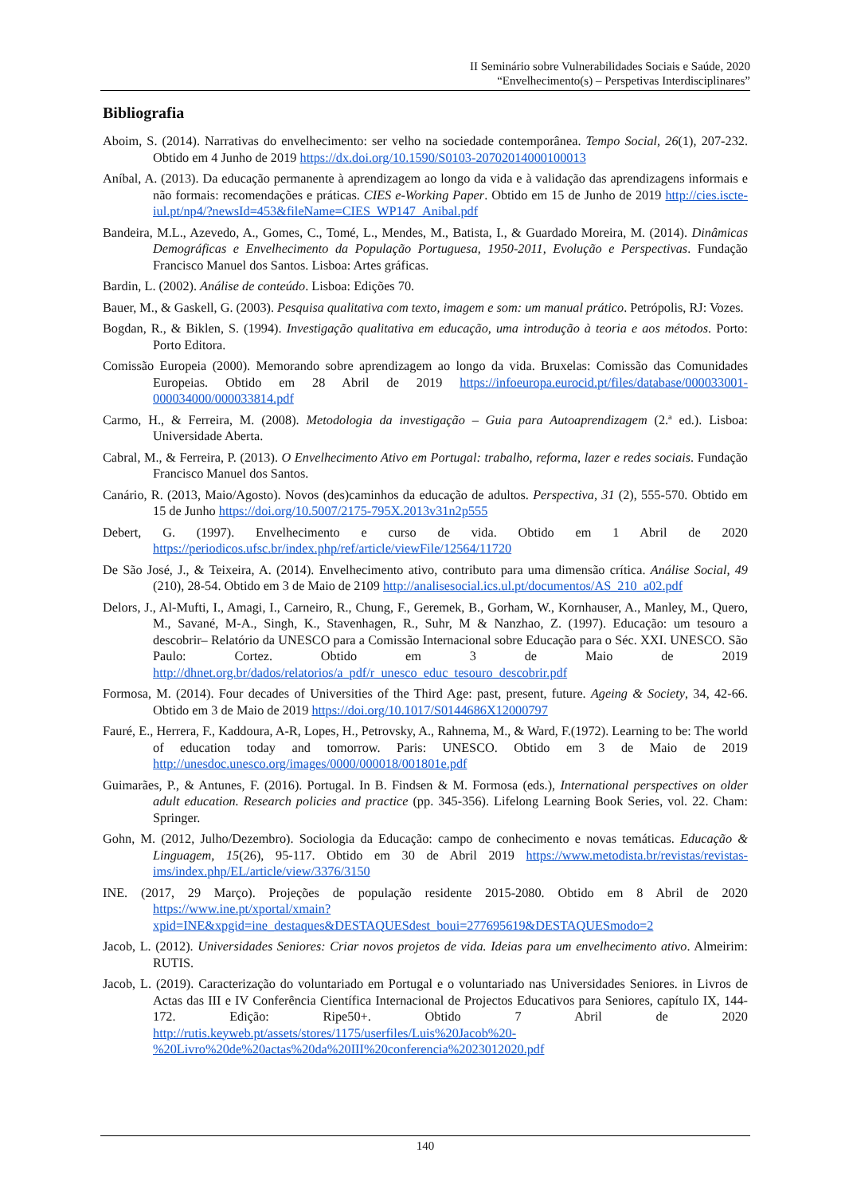II Seminário sobre Vulnerabilidades Sociais e Saúde, 2020
“Envelhecimento(s) – Perspetivas Interdisciplinares”
Bibliografia
Aboim, S. (2014). Narrativas do envelhecimento: ser velho na sociedade contemporânea. Tempo Social, 26(1), 207-232. Obtido em 4 Junho de 2019 https://dx.doi.org/10.1590/S0103-20702014000100013
Aníbal, A. (2013). Da educação permanente à aprendizagem ao longo da vida e à validação das aprendizagens informais e não formais: recomendações e práticas. CIES e-Working Paper. Obtido em 15 de Junho de 2019 http://cies.iscte-iul.pt/np4/?newsId=453&fileName=CIES_WP147_Anibal.pdf
Bandeira, M.L., Azevedo, A., Gomes, C., Tomé, L., Mendes, M., Batista, I., & Guardado Moreira, M. (2014). Dinâmicas Demográficas e Envelhecimento da População Portuguesa, 1950-2011, Evolução e Perspectivas. Fundação Francisco Manuel dos Santos. Lisboa: Artes gráficas.
Bardin, L. (2002). Análise de conteúdo. Lisboa: Edições 70.
Bauer, M., & Gaskell, G. (2003). Pesquisa qualitativa com texto, imagem e som: um manual prático. Petrópolis, RJ: Vozes.
Bogdan, R., & Biklen, S. (1994). Investigação qualitativa em educação, uma introdução à teoria e aos métodos. Porto: Porto Editora.
Comissão Europeia (2000). Memorando sobre aprendizagem ao longo da vida. Bruxelas: Comissão das Comunidades Europeias. Obtido em 28 Abril de 2019 https://infoeuropa.eurocid.pt/files/database/000033001-000034000/000033814.pdf
Carmo, H., & Ferreira, M. (2008). Metodologia da investigação – Guia para Autoaprendizagem (2.ª ed.). Lisboa: Universidade Aberta.
Cabral, M., & Ferreira, P. (2013). O Envelhecimento Ativo em Portugal: trabalho, reforma, lazer e redes sociais. Fundação Francisco Manuel dos Santos.
Canário, R. (2013, Maio/Agosto). Novos (des)caminhos da educação de adultos. Perspectiva, 31 (2), 555-570. Obtido em 15 de Junho https://doi.org/10.5007/2175-795X.2013v31n2p555
Debert, G. (1997). Envelhecimento e curso de vida. Obtido em 1 Abril de 2020 https://periodicos.ufsc.br/index.php/ref/article/viewFile/12564/11720
De São José, J., & Teixeira, A. (2014). Envelhecimento ativo, contributo para uma dimensão crítica. Análise Social, 49 (210), 28-54. Obtido em 3 de Maio de 2109 http://analisesocial.ics.ul.pt/documentos/AS_210_a02.pdf
Delors, J., Al-Mufti, I., Amagi, I., Carneiro, R., Chung, F., Geremek, B., Gorham, W., Kornhauser, A., Manley, M., Quero, M., Savané, M-A., Singh, K., Stavenhagen, R., Suhr, M & Nanzhao, Z. (1997). Educação: um tesouro a descobrir– Relatório da UNESCO para a Comissão Internacional sobre Educação para o Séc. XXI. UNESCO. São Paulo: Cortez. Obtido em 3 de Maio de 2019 http://dhnet.org.br/dados/relatorios/a_pdf/r_unesco_educ_tesouro_descobrir.pdf
Formosa, M. (2014). Four decades of Universities of the Third Age: past, present, future. Ageing & Society, 34, 42-66. Obtido em 3 de Maio de 2019 https://doi.org/10.1017/S0144686X12000797
Fauré, E., Herrera, F., Kaddoura, A-R, Lopes, H., Petrovsky, A., Rahnema, M., & Ward, F.(1972). Learning to be: The world of education today and tomorrow. Paris: UNESCO. Obtido em 3 de Maio de 2019 http://unesdoc.unesco.org/images/0000/000018/001801e.pdf
Guimarães, P., & Antunes, F. (2016). Portugal. In B. Findsen & M. Formosa (eds.), International perspectives on older adult education. Research policies and practice (pp. 345-356). Lifelong Learning Book Series, vol. 22. Cham: Springer.
Gohn, M. (2012, Julho/Dezembro). Sociologia da Educação: campo de conhecimento e novas temáticas. Educação & Linguagem, 15(26), 95-117. Obtido em 30 de Abril 2019 https://www.metodista.br/revistas/revistas-ims/index.php/EL/article/view/3376/3150
INE. (2017, 29 Março). Projeções de população residente 2015-2080. Obtido em 8 Abril de 2020 https://www.ine.pt/xportal/xmain?xpid=INE&xpgid=ine_destaques&DESTAQUESdest_boui=277695619&DESTAQUESmodo=2
Jacob, L. (2012). Universidades Seniores: Criar novos projetos de vida. Ideias para um envelhecimento ativo. Almeirim: RUTIS.
Jacob, L. (2019). Caracterização do voluntariado em Portugal e o voluntariado nas Universidades Seniores. in Livros de Actas das III e IV Conferência Científica Internacional de Projectos Educativos para Seniores, capítulo IX, 144-172. Edição: Ripe50+. Obtido 7 Abril de 2020 http://rutis.keyweb.pt/assets/stores/1175/userfiles/Luis%20Jacob%20-%20Livro%20de%20actas%20da%20III%20conferencia%2023012020.pdf
140